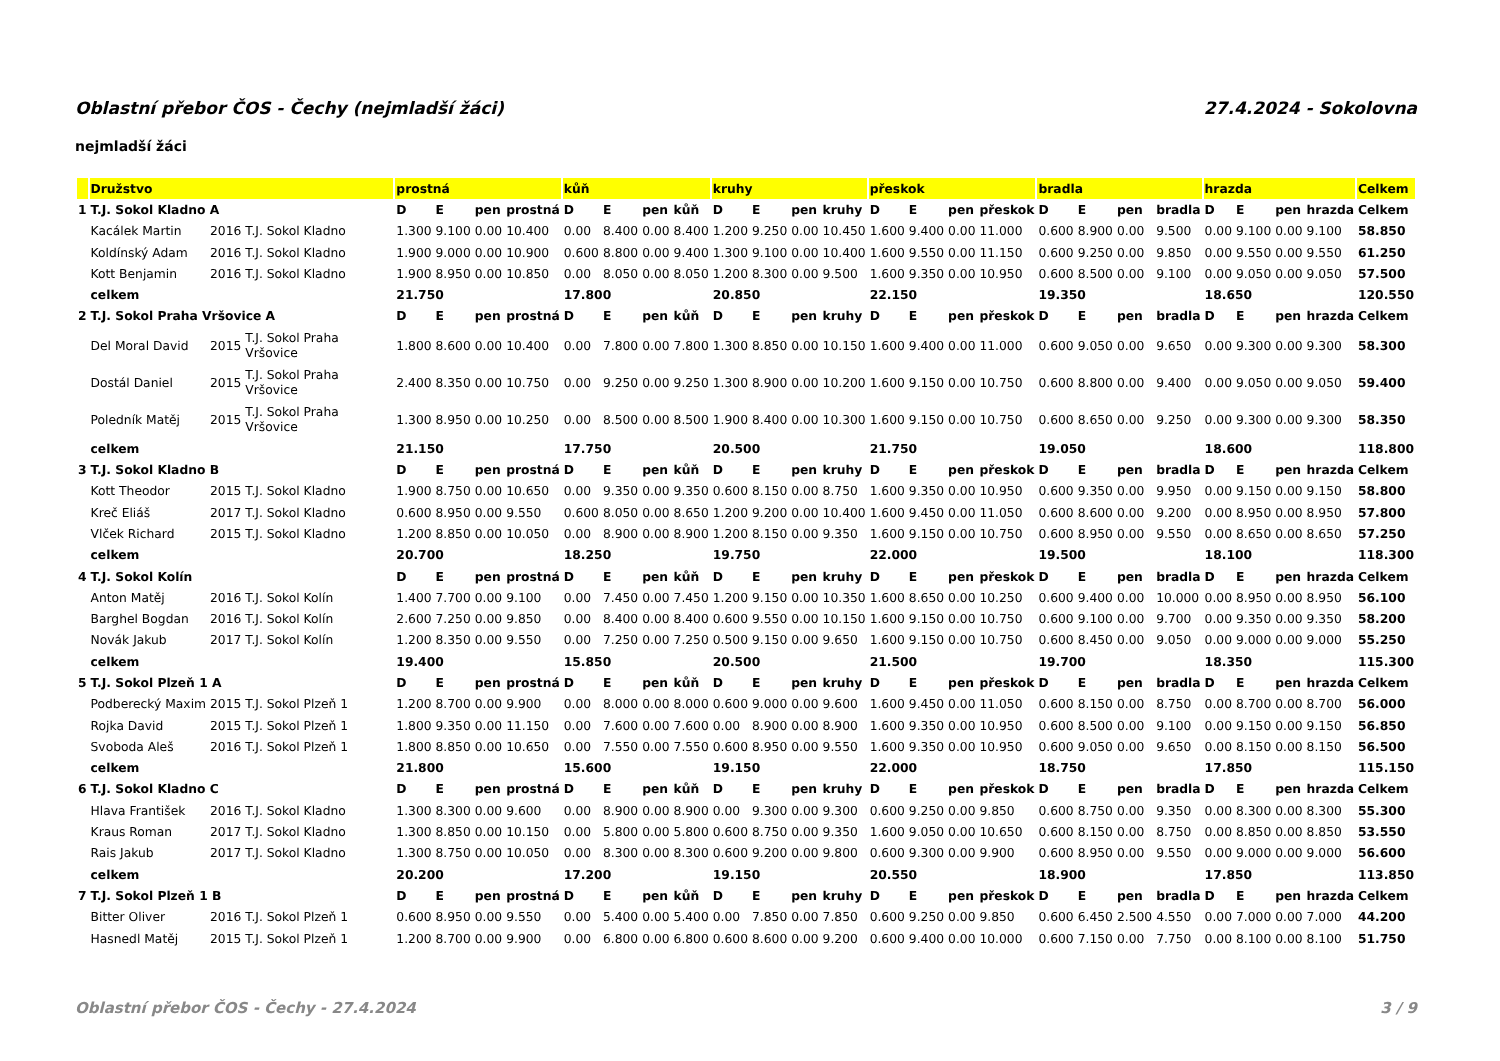Oblastní přebor ČOS - Čechy (nejmladší žáci) 27.4.2024 - Sokolovna
nejmladší žáci
| | Družstvo | | | prostná | | | | kůň | | | | kruhy | | | | přeskok | | | | bradla | | | | hrazda | | | | Celkem |
| --- | --- | --- | --- | --- | --- | --- | --- | --- | --- | --- | --- | --- | --- | --- | --- | --- | --- | --- | --- | --- | --- | --- | --- | --- | --- | --- | --- | --- |
| 1 | T.J. Sokol Kladno A | | | D | E | pen | prostná | D | E | pen | kůň | D | E | pen | kruhy | D | E | pen | přeskok | D | E | pen | bradla | D | E | pen | hrazda | Celkem |
| | Kacálek Martin | 2016 | T.J. Sokol Kladno | 1.300 | 9.100 | 0.00 | 10.400 | 0.00 | 8.400 | 0.00 | 8.400 | 1.200 | 9.250 | 0.00 | 10.450 | 1.600 | 9.400 | 0.00 | 11.000 | 0.600 | 8.900 | 0.00 | 9.500 | 0.00 | 9.100 | 0.00 | 9.100 | 58.850 |
| | Koldínský Adam | 2016 | T.J. Sokol Kladno | 1.900 | 9.000 | 0.00 | 10.900 | 0.600 | 8.800 | 0.00 | 9.400 | 1.300 | 9.100 | 0.00 | 10.400 | 1.600 | 9.550 | 0.00 | 11.150 | 0.600 | 9.250 | 0.00 | 9.850 | 0.00 | 9.550 | 0.00 | 9.550 | 61.250 |
| | Kott Benjamin | 2016 | T.J. Sokol Kladno | 1.900 | 8.950 | 0.00 | 10.850 | 0.00 | 8.050 | 0.00 | 8.050 | 1.200 | 8.300 | 0.00 | 9.500 | 1.600 | 9.350 | 0.00 | 10.950 | 0.600 | 8.500 | 0.00 | 9.100 | 0.00 | 9.050 | 0.00 | 9.050 | 57.500 |
| | celkem | | | 21.750 | | | | 17.800 | | | | 20.850 | | | | 22.150 | | | | 19.350 | | | | 18.650 | | | | 120.550 |
| 2 | T.J. Sokol Praha Vršovice A | | | D | E | pen | prostná | D | E | pen | kůň | D | E | pen | kruhy | D | E | pen | přeskok | D | E | pen | bradla | D | E | pen | hrazda | Celkem |
| | Del Moral David | 2015 | T.J. Sokol Praha Vršovice | 1.800 | 8.600 | 0.00 | 10.400 | 0.00 | 7.800 | 0.00 | 7.800 | 1.300 | 8.850 | 0.00 | 10.150 | 1.600 | 9.400 | 0.00 | 11.000 | 0.600 | 9.050 | 0.00 | 9.650 | 0.00 | 9.300 | 0.00 | 9.300 | 58.300 |
| | Dostál Daniel | 2015 | T.J. Sokol Praha Vršovice | 2.400 | 8.350 | 0.00 | 10.750 | 0.00 | 9.250 | 0.00 | 9.250 | 1.300 | 8.900 | 0.00 | 10.200 | 1.600 | 9.150 | 0.00 | 10.750 | 0.600 | 8.800 | 0.00 | 9.400 | 0.00 | 9.050 | 0.00 | 9.050 | 59.400 |
| | Poledník Matěj | 2015 | T.J. Sokol Praha Vršovice | 1.300 | 8.950 | 0.00 | 10.250 | 0.00 | 8.500 | 0.00 | 8.500 | 1.900 | 8.400 | 0.00 | 10.300 | 1.600 | 9.150 | 0.00 | 10.750 | 0.600 | 8.650 | 0.00 | 9.250 | 0.00 | 9.300 | 0.00 | 9.300 | 58.350 |
| | celkem | | | 21.150 | | | | 17.750 | | | | 20.500 | | | | 21.750 | | | | 19.050 | | | | 18.600 | | | | 118.800 |
| 3 | T.J. Sokol Kladno B | | | D | E | pen | prostná | D | E | pen | kůň | D | E | pen | kruhy | D | E | pen | přeskok | D | E | pen | bradla | D | E | pen | hrazda | Celkem |
| | Kott Theodor | 2015 | T.J. Sokol Kladno | 1.900 | 8.750 | 0.00 | 10.650 | 0.00 | 9.350 | 0.00 | 9.350 | 0.600 | 8.150 | 0.00 | 8.750 | 1.600 | 9.350 | 0.00 | 10.950 | 0.600 | 9.350 | 0.00 | 9.950 | 0.00 | 9.150 | 0.00 | 9.150 | 58.800 |
| | Kreč Eliáš | 2017 | T.J. Sokol Kladno | 0.600 | 8.950 | 0.00 | 9.550 | 0.600 | 8.050 | 0.00 | 8.650 | 1.200 | 9.200 | 0.00 | 10.400 | 1.600 | 9.450 | 0.00 | 11.050 | 0.600 | 8.600 | 0.00 | 9.200 | 0.00 | 8.950 | 0.00 | 8.950 | 57.800 |
| | Vlček Richard | 2015 | T.J. Sokol Kladno | 1.200 | 8.850 | 0.00 | 10.050 | 0.00 | 8.900 | 0.00 | 8.900 | 1.200 | 8.150 | 0.00 | 9.350 | 1.600 | 9.150 | 0.00 | 10.750 | 0.600 | 8.950 | 0.00 | 9.550 | 0.00 | 8.650 | 0.00 | 8.650 | 57.250 |
| | celkem | | | 20.700 | | | | 18.250 | | | | 19.750 | | | | 22.000 | | | | 19.500 | | | | 18.100 | | | | 118.300 |
| 4 | T.J. Sokol Kolín | | | D | E | pen | prostná | D | E | pen | kůň | D | E | pen | kruhy | D | E | pen | přeskok | D | E | pen | bradla | D | E | pen | hrazda | Celkem |
| | Anton Matěj | 2016 | T.J. Sokol Kolín | 1.400 | 7.700 | 0.00 | 9.100 | 0.00 | 7.450 | 0.00 | 7.450 | 1.200 | 9.150 | 0.00 | 10.350 | 1.600 | 8.650 | 0.00 | 10.250 | 0.600 | 9.400 | 0.00 | 10.000 | 0.00 | 8.950 | 0.00 | 8.950 | 56.100 |
| | Barghel Bogdan | 2016 | T.J. Sokol Kolín | 2.600 | 7.250 | 0.00 | 9.850 | 0.00 | 8.400 | 0.00 | 8.400 | 0.600 | 9.550 | 0.00 | 10.150 | 1.600 | 9.150 | 0.00 | 10.750 | 0.600 | 9.100 | 0.00 | 9.700 | 0.00 | 9.350 | 0.00 | 9.350 | 58.200 |
| | Novák Jakub | 2017 | T.J. Sokol Kolín | 1.200 | 8.350 | 0.00 | 9.550 | 0.00 | 7.250 | 0.00 | 7.250 | 0.500 | 9.150 | 0.00 | 9.650 | 1.600 | 9.150 | 0.00 | 10.750 | 0.600 | 8.450 | 0.00 | 9.050 | 0.00 | 9.000 | 0.00 | 9.000 | 55.250 |
| | celkem | | | 19.400 | | | | 15.850 | | | | 20.500 | | | | 21.500 | | | | 19.700 | | | | 18.350 | | | | 115.300 |
| 5 | T.J. Sokol Plzeň 1 A | | | D | E | pen | prostná | D | E | pen | kůň | D | E | pen | kruhy | D | E | pen | přeskok | D | E | pen | bradla | D | E | pen | hrazda | Celkem |
| | Podberecký Maxim | 2015 | T.J. Sokol Plzeň 1 | 1.200 | 8.700 | 0.00 | 9.900 | 0.00 | 8.000 | 0.00 | 8.000 | 0.600 | 9.000 | 0.00 | 9.600 | 1.600 | 9.450 | 0.00 | 11.050 | 0.600 | 8.150 | 0.00 | 8.750 | 0.00 | 8.700 | 0.00 | 8.700 | 56.000 |
| | Rojka David | 2015 | T.J. Sokol Plzeň 1 | 1.800 | 9.350 | 0.00 | 11.150 | 0.00 | 7.600 | 0.00 | 7.600 | 0.00 | 8.900 | 0.00 | 8.900 | 1.600 | 9.350 | 0.00 | 10.950 | 0.600 | 8.500 | 0.00 | 9.100 | 0.00 | 9.150 | 0.00 | 9.150 | 56.850 |
| | Svoboda Aleš | 2016 | T.J. Sokol Plzeň 1 | 1.800 | 8.850 | 0.00 | 10.650 | 0.00 | 7.550 | 0.00 | 7.550 | 0.600 | 8.950 | 0.00 | 9.550 | 1.600 | 9.350 | 0.00 | 10.950 | 0.600 | 9.050 | 0.00 | 9.650 | 0.00 | 8.150 | 0.00 | 8.150 | 56.500 |
| | celkem | | | 21.800 | | | | 15.600 | | | | 19.150 | | | | 22.000 | | | | 18.750 | | | | 17.850 | | | | 115.150 |
| 6 | T.J. Sokol Kladno C | | | D | E | pen | prostná | D | E | pen | kůň | D | E | pen | kruhy | D | E | pen | přeskok | D | E | pen | bradla | D | E | pen | hrazda | Celkem |
| | Hlava František | 2016 | T.J. Sokol Kladno | 1.300 | 8.300 | 0.00 | 9.600 | 0.00 | 8.900 | 0.00 | 8.900 | 0.00 | 9.300 | 0.00 | 9.300 | 0.600 | 9.250 | 0.00 | 9.850 | 0.600 | 8.750 | 0.00 | 9.350 | 0.00 | 8.300 | 0.00 | 8.300 | 55.300 |
| | Kraus Roman | 2017 | T.J. Sokol Kladno | 1.300 | 8.850 | 0.00 | 10.150 | 0.00 | 5.800 | 0.00 | 5.800 | 0.600 | 8.750 | 0.00 | 9.350 | 1.600 | 9.050 | 0.00 | 10.650 | 0.600 | 8.150 | 0.00 | 8.750 | 0.00 | 8.850 | 0.00 | 8.850 | 53.550 |
| | Rais Jakub | 2017 | T.J. Sokol Kladno | 1.300 | 8.750 | 0.00 | 10.050 | 0.00 | 8.300 | 0.00 | 8.300 | 0.600 | 9.200 | 0.00 | 9.800 | 0.600 | 9.300 | 0.00 | 9.900 | 0.600 | 8.950 | 0.00 | 9.550 | 0.00 | 9.000 | 0.00 | 9.000 | 56.600 |
| | celkem | | | 20.200 | | | | 17.200 | | | | 19.150 | | | | 20.550 | | | | 18.900 | | | | 17.850 | | | | 113.850 |
| 7 | T.J. Sokol Plzeň 1 B | | | D | E | pen | prostná | D | E | pen | kůň | D | E | pen | kruhy | D | E | pen | přeskok | D | E | pen | bradla | D | E | pen | hrazda | Celkem |
| | Bitter Oliver | 2016 | T.J. Sokol Plzeň 1 | 0.600 | 8.950 | 0.00 | 9.550 | 0.00 | 5.400 | 0.00 | 5.400 | 0.00 | 7.850 | 0.00 | 7.850 | 0.600 | 9.250 | 0.00 | 9.850 | 0.600 | 6.450 | 2.500 | 4.550 | 0.00 | 7.000 | 0.00 | 7.000 | 44.200 |
| | Hasnedl Matěj | 2015 | T.J. Sokol Plzeň 1 | 1.200 | 8.700 | 0.00 | 9.900 | 0.00 | 6.800 | 0.00 | 6.800 | 0.600 | 8.600 | 0.00 | 9.200 | 0.600 | 9.400 | 0.00 | 10.000 | 0.600 | 7.150 | 0.00 | 7.750 | 0.00 | 8.100 | 0.00 | 8.100 | 51.750 |
Oblastní přebor ČOS - Čechy - 27.4.2024 3 / 9